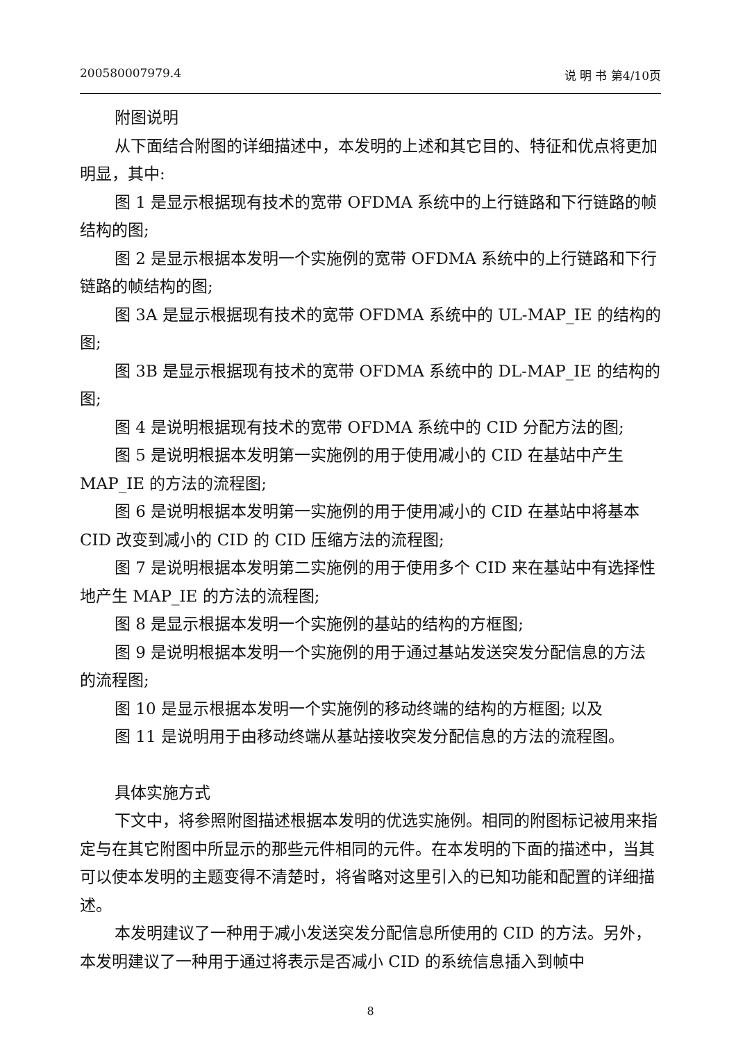200580007979.4 说 明 书 第4/10页
附图说明
从下面结合附图的详细描述中，本发明的上述和其它目的、特征和优点将更加明显，其中:
图 1 是显示根据现有技术的宽带 OFDMA 系统中的上行链路和下行链路的帧结构的图;
图 2 是显示根据本发明一个实施例的宽带 OFDMA 系统中的上行链路和下行链路的帧结构的图;
图 3A 是显示根据现有技术的宽带 OFDMA 系统中的 UL-MAP_IE 的结构的图;
图 3B 是显示根据现有技术的宽带 OFDMA 系统中的 DL-MAP_IE 的结构的图;
图 4 是说明根据现有技术的宽带 OFDMA 系统中的 CID 分配方法的图;
图 5 是说明根据本发明第一实施例的用于使用减小的 CID 在基站中产生 MAP_IE 的方法的流程图;
图 6 是说明根据本发明第一实施例的用于使用减小的 CID 在基站中将基本 CID 改变到减小的 CID 的 CID 压缩方法的流程图;
图 7 是说明根据本发明第二实施例的用于使用多个 CID 来在基站中有选择性地产生 MAP_IE 的方法的流程图;
图 8 是显示根据本发明一个实施例的基站的结构的方框图;
图 9 是说明根据本发明一个实施例的用于通过基站发送突发分配信息的方法的流程图;
图 10 是显示根据本发明一个实施例的移动终端的结构的方框图; 以及
图 11 是说明用于由移动终端从基站接收突发分配信息的方法的流程图。
具体实施方式
下文中，将参照附图描述根据本发明的优选实施例。相同的附图标记被用来指定与在其它附图中所显示的那些元件相同的元件。在本发明的下面的描述中，当其可以使本发明的主题变得不清楚时，将省略对这里引入的已知功能和配置的详细描述。
本发明建议了一种用于减小发送突发分配信息所使用的 CID 的方法。另外，本发明建议了一种用于通过将表示是否减小 CID 的系统信息插入到帧中
8